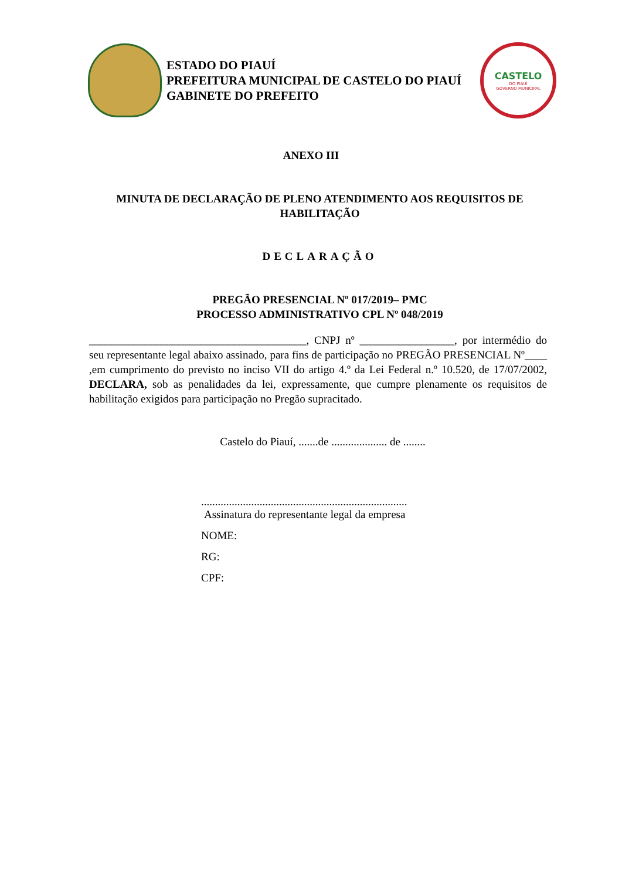ESTADO DO PIAUÍ
PREFEITURA MUNICIPAL DE CASTELO DO PIAUÍ
GABINETE DO PREFEITO
CASTELO
DO PIAUÍ
GOVERNO MUNICIPAL
ANEXO III
MINUTA DE DECLARAÇÃO DE PLENO ATENDIMENTO AOS REQUISITOS DE HABILITAÇÃO
DECLARAÇÃO
PREGÃO PRESENCIAL Nº 017/2019– PMC
PROCESSO ADMINISTRATIVO CPL Nº 048/2019
_______________________________________, CNPJ nº _________________, por intermédio do seu representante legal abaixo assinado, para fins de participação no PREGÃO PRESENCIAL Nº____ ,em cumprimento do previsto no inciso VII do artigo 4.º da Lei Federal n.º 10.520, de 17/07/2002, DECLARA, sob as penalidades da lei, expressamente, que cumpre plenamente os requisitos de habilitação exigidos para participação no Pregão supracitado.
Castelo do Piauí, .......de .................... de ........
..........................................................................
Assinatura do representante legal da empresa
NOME:
RG:
CPF: